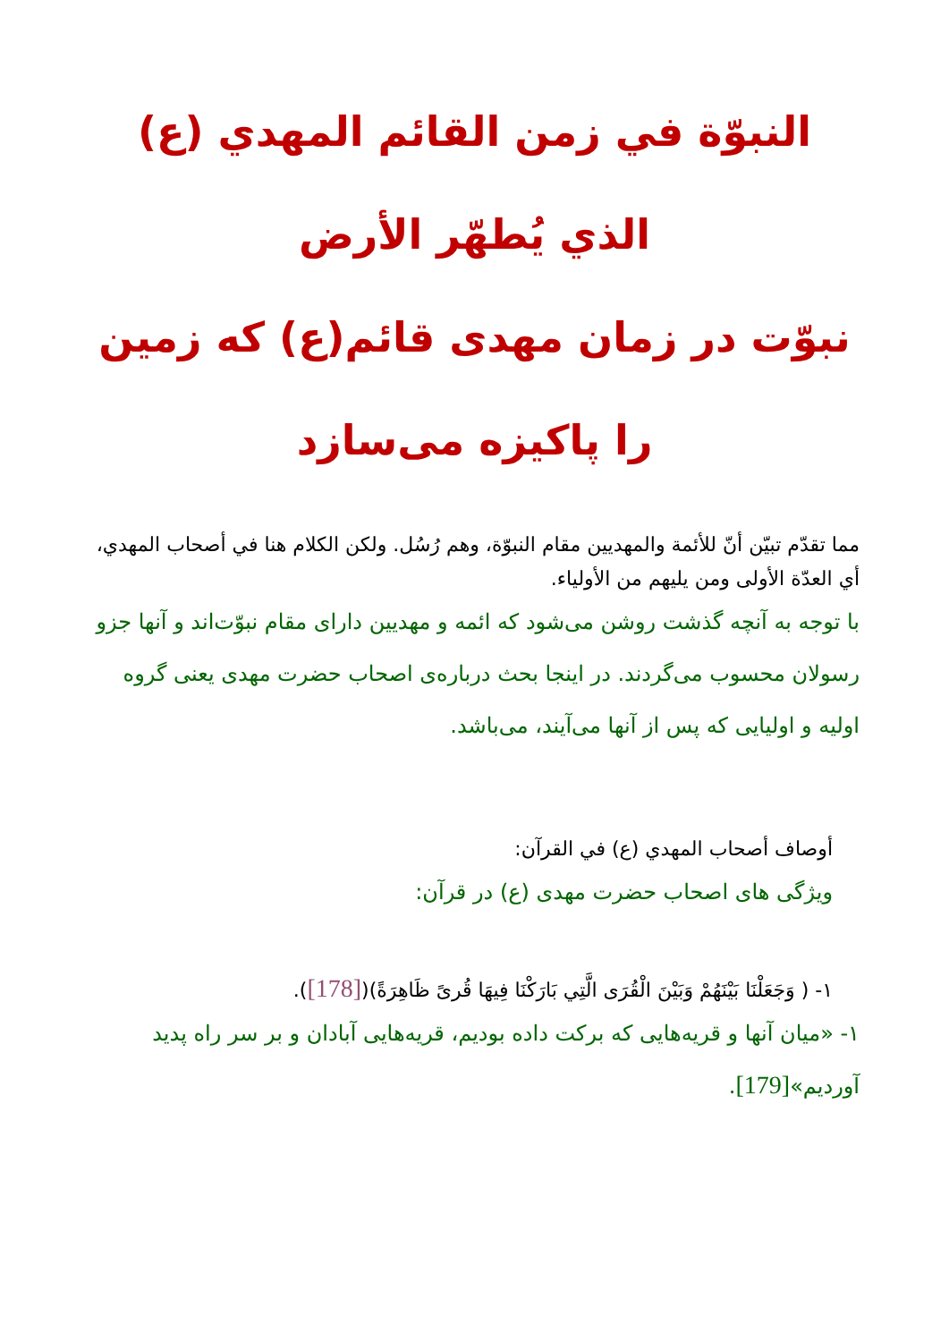النبوّة في زمن القائم المهدي (ع) الذي يُطهّر الأرض
نبوّت در زمان مهدی قائم(ع) که زمين را پاكيزه می‌سازد
مما تقدّم تبيّن أنّ للأئمة والمهديين مقام النبوّة، وهم رُسُل. ولكن الكلام هنا في أصحاب المهدي، أي العدّة الأولى ومن يليهم من الأولياء.
با توجه به آنچه گذشت روشن می‌شود كه ائمه و مهديين دارای مقام نبوّت‌اند و آنها جزو رسولان محسوب می‌گردند. در اينجا بحث درباره‌ی اصحاب حضرت مهدی يعنی گروه اوليه و اوليايی كه پس از آنها می‌آيند، می‌باشد.
أوصاف أصحاب المهدي (ع) في القرآن:
ويژگی های اصحاب حضرت مهدی (ع) در قرآن:
١- ( وَجَعَلْنَا بَيْنَهُمْ وَبَيْنَ الْقُرَى الَّتِي بَارَكْنَا فِيهَا قُرىً ظَاهِرَةً)([178]).
١- «ميان آنها و قريه‌هايی كه بركت داده بوديم، قريه‌هايی آبادان و بر سر راه پديد آورديم»[179].